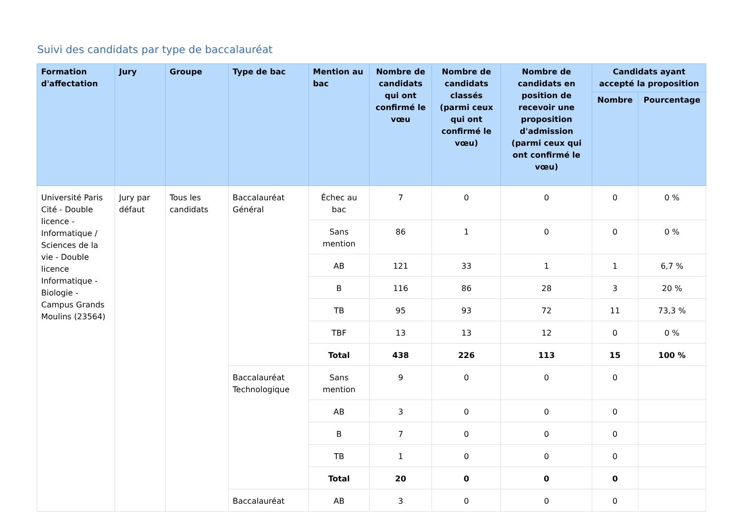Suivi des candidats par type de baccalauréat
| Formation d'affectation | Jury | Groupe | Type de bac | Mention au bac | Nombre de candidats qui ont confirmé le vœu | Nombre de candidats classés (parmi ceux qui ont confirmé le vœu) | Nombre de candidats en position de recevoir une proposition d'admission (parmi ceux qui ont confirmé le vœu) | Candidats ayant accepté la proposition | |
| --- | --- | --- | --- | --- | --- | --- | --- | --- | --- |
| | | | | | | | | Nombre | Pourcentage |
| Université Paris Cité - Double licence - Informatique / Sciences de la vie - Double licence Informatique - Biologie - Campus Grands Moulins (23564) | Jury par défaut | Tous les candidats | Baccalauréat Général | Échec au bac | 7 | 0 | 0 | 0 | 0 % |
| | | | | Sans mention | 86 | 1 | 0 | 0 | 0 % |
| | | | | AB | 121 | 33 | 1 | 1 | 6,7 % |
| | | | | B | 116 | 86 | 28 | 3 | 20 % |
| | | | | TB | 95 | 93 | 72 | 11 | 73,3 % |
| | | | | TBF | 13 | 13 | 12 | 0 | 0 % |
| | | | | Total | 438 | 226 | 113 | 15 | 100 % |
| | | | Baccalauréat Technologique | Sans mention | 9 | 0 | 0 | 0 | |
| | | | | AB | 3 | 0 | 0 | 0 | |
| | | | | B | 7 | 0 | 0 | 0 | |
| | | | | TB | 1 | 0 | 0 | 0 | |
| | | | | Total | 20 | 0 | 0 | 0 | |
| | | | Baccalauréat | AB | 3 | 0 | 0 | 0 | |